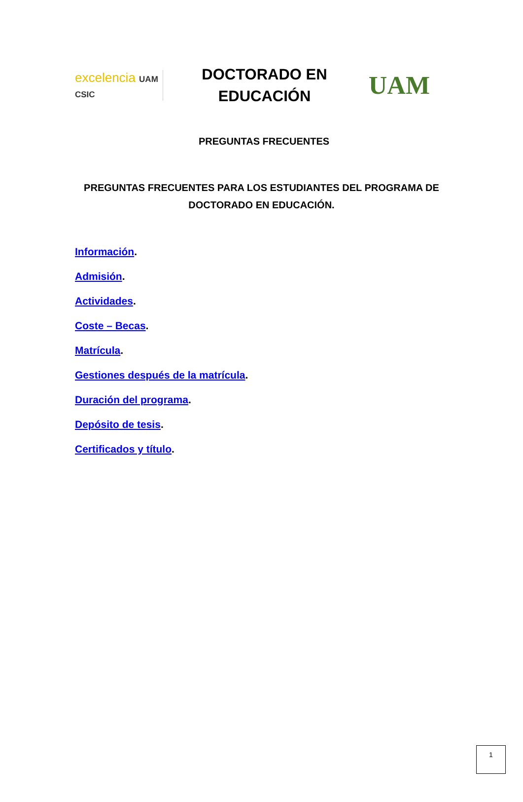excelencia UAM CSIC
DOCTORADO EN
EDUCACIÓN
UAM
PREGUNTAS FRECUENTES
PREGUNTAS FRECUENTES PARA LOS ESTUDIANTES DEL PROGRAMA DE DOCTORADO EN EDUCACIÓN.
Información.
Admisión.
Actividades.
Coste – Becas.
Matrícula.
Gestiones después de la matrícula.
Duración del programa.
Depósito de tesis.
Certificados y título.
1